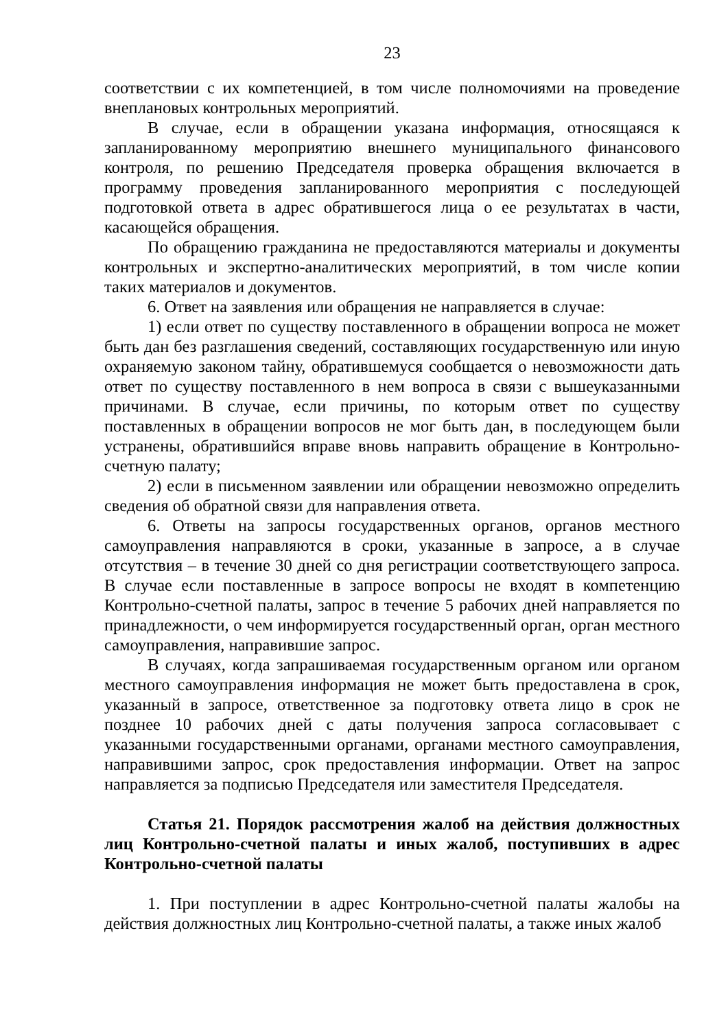23
соответствии с их компетенцией, в том числе полномочиями на проведение внеплановых контрольных мероприятий.
В случае, если в обращении указана информация, относящаяся к запланированному мероприятию внешнего муниципального финансового контроля, по решению Председателя проверка обращения включается в программу проведения запланированного мероприятия с последующей подготовкой ответа в адрес обратившегося лица о ее результатах в части, касающейся обращения.
По обращению гражданина не предоставляются материалы и документы контрольных и экспертно-аналитических мероприятий, в том числе копии таких материалов и документов.
6. Ответ на заявления или обращения не направляется в случае:
1) если ответ по существу поставленного в обращении вопроса не может быть дан без разглашения сведений, составляющих государственную или иную охраняемую законом тайну, обратившемуся сообщается о невозможности дать ответ по существу поставленного в нем вопроса в связи с вышеуказанными причинами. В случае, если причины, по которым ответ по существу поставленных в обращении вопросов не мог быть дан, в последующем были устранены, обратившийся вправе вновь направить обращение в Контрольно-счетную палату;
2) если в письменном заявлении или обращении невозможно определить сведения об обратной связи для направления ответа.
6. Ответы на запросы государственных органов, органов местного самоуправления направляются в сроки, указанные в запросе, а в случае отсутствия – в течение 30 дней со дня регистрации соответствующего запроса. В случае если поставленные в запросе вопросы не входят в компетенцию Контрольно-счетной палаты, запрос в течение 5 рабочих дней направляется по принадлежности, о чем информируется государственный орган, орган местного самоуправления, направившие запрос.
В случаях, когда запрашиваемая государственным органом или органом местного самоуправления информация не может быть предоставлена в срок, указанный в запросе, ответственное за подготовку ответа лицо в срок не позднее 10 рабочих дней с даты получения запроса согласовывает с указанными государственными органами, органами местного самоуправления, направившими запрос, срок предоставления информации. Ответ на запрос направляется за подписью Председателя или заместителя Председателя.
Статья 21. Порядок рассмотрения жалоб на действия должностных лиц Контрольно-счетной палаты и иных жалоб, поступивших в адрес Контрольно-счетной палаты
1. При поступлении в адрес Контрольно-счетной палаты жалобы на действия должностных лиц Контрольно-счетной палаты, а также иных жалоб